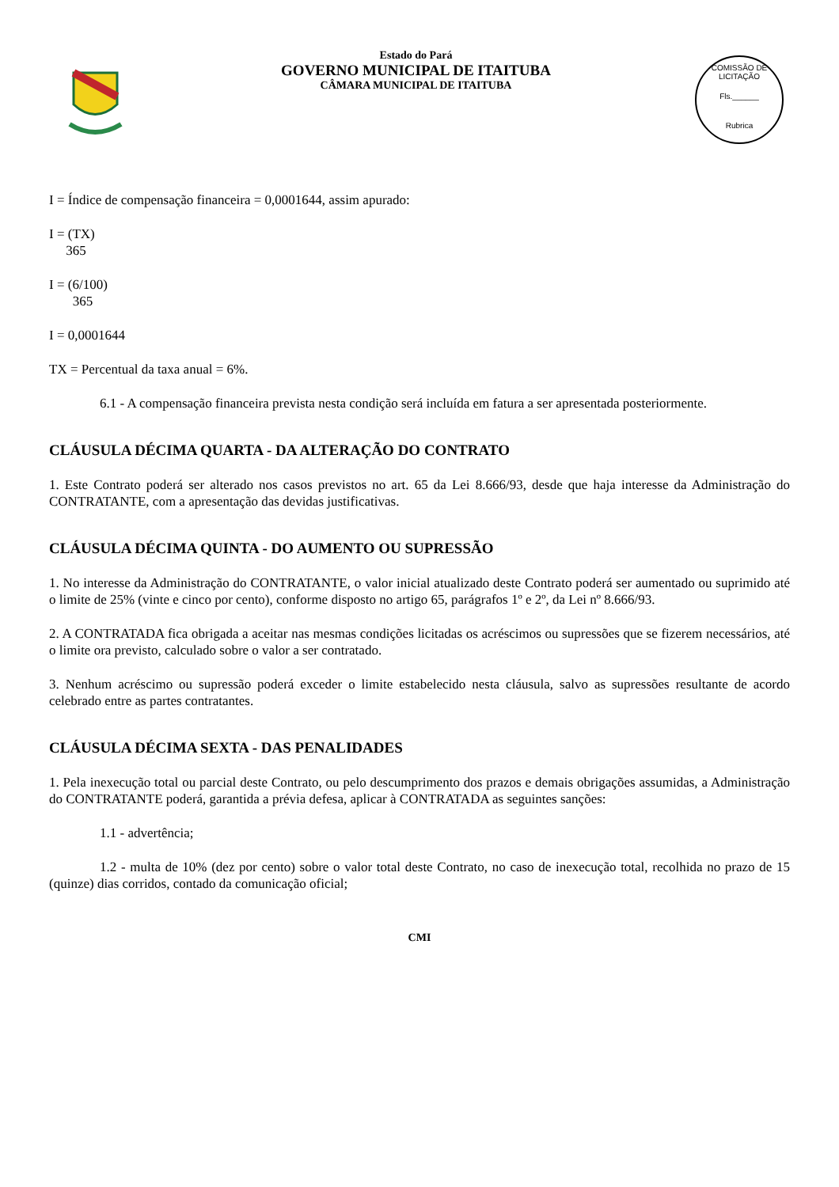Estado do Pará
GOVERNO MUNICIPAL DE ITAITUBA
CÂMARA MUNICIPAL DE ITAITUBA
COMISSÃO DE LICITAÇÃO
Fls.______
Rubrica
I = Índice de compensação financeira = 0,0001644, assim apurado:
I = (TX)
365
I = (6/100)
365
I = 0,0001644
TX = Percentual da taxa anual = 6%.
6.1 - A compensação financeira prevista nesta condição será incluída em fatura a ser apresentada posteriormente.
CLÁUSULA DÉCIMA QUARTA - DA ALTERAÇÃO DO CONTRATO
1. Este Contrato poderá ser alterado nos casos previstos no art. 65 da Lei 8.666/93, desde que haja interesse da Administração do CONTRATANTE, com a apresentação das devidas justificativas.
CLÁUSULA DÉCIMA QUINTA - DO AUMENTO OU SUPRESSÃO
1. No interesse da Administração do CONTRATANTE, o valor inicial atualizado deste Contrato poderá ser aumentado ou suprimido até o limite de 25% (vinte e cinco por cento), conforme disposto no artigo 65, parágrafos 1º e 2º, da Lei nº 8.666/93.
2. A CONTRATADA fica obrigada a aceitar nas mesmas condições licitadas os acréscimos ou supressões que se fizerem necessários, até o limite ora previsto, calculado sobre o valor a ser contratado.
3. Nenhum acréscimo ou supressão poderá exceder o limite estabelecido nesta cláusula, salvo as supressões resultante de acordo celebrado entre as partes contratantes.
CLÁUSULA DÉCIMA SEXTA - DAS PENALIDADES
1. Pela inexecução total ou parcial deste Contrato, ou pelo descumprimento dos prazos e demais obrigações assumidas, a Administração do CONTRATANTE poderá, garantida a prévia defesa, aplicar à CONTRATADA as seguintes sanções:
1.1 - advertência;
1.2 - multa de 10% (dez por cento) sobre o valor total deste Contrato, no caso de inexecução total, recolhida no prazo de 15 (quinze) dias corridos, contado da comunicação oficial;
CMI